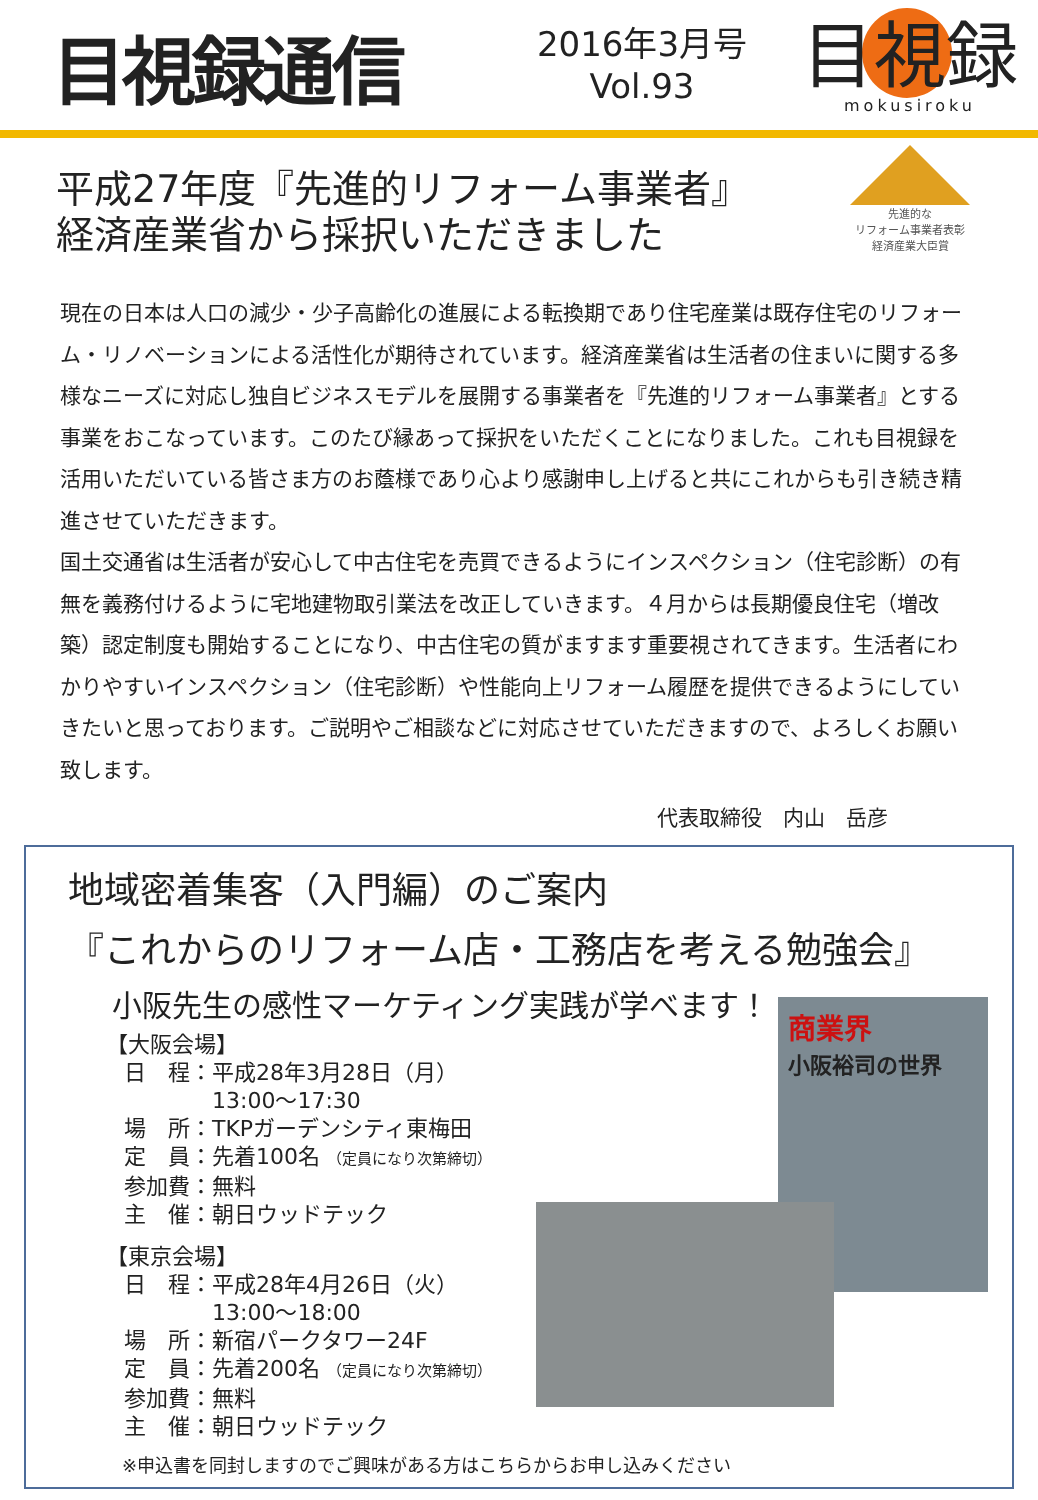目視録通信
2016年3月号
Vol.93
目視録
mokusiroku
先進的な
リフォーム事業者表彰
経済産業大臣賞
平成27年度『先進的リフォーム事業者』
経済産業省から採択いただきました
現在の日本は人口の減少・少子高齢化の進展による転換期であり住宅産業は既存住宅のリフォーム・リノベーションによる活性化が期待されています。経済産業省は生活者の住まいに関する多様なニーズに対応し独自ビジネスモデルを展開する事業者を『先進的リフォーム事業者』とする事業をおこなっています。このたび縁あって採択をいただくことになりました。これも目視録を活用いただいている皆さま方のお蔭様であり心より感謝申し上げると共にこれからも引き続き精進させていただきます。
国土交通省は生活者が安心して中古住宅を売買できるようにインスペクション（住宅診断）の有無を義務付けるように宅地建物取引業法を改正していきます。４月からは長期優良住宅（増改築）認定制度も開始することになり、中古住宅の質がますます重要視されてきます。生活者にわかりやすいインスペクション（住宅診断）や性能向上リフォーム履歴を提供できるようにしていきたいと思っております。ご説明やご相談などに対応させていただきますので、よろしくお願い致します。
代表取締役　内山　岳彦
地域密着集客（入門編）のご案内
『これからのリフォーム店・工務店を考える勉強会』
小阪先生の感性マーケティング実践が学べます！
【大阪会場】
日　程：平成28年3月28日（月）
　　　　13:00～17:30
場　所：TKPガーデンシティ東梅田
定　員：先着100名 （定員になり次第締切）
参加費：無料
主　催：朝日ウッドテック
【東京会場】
日　程：平成28年4月26日（火）
　　　　13:00～18:00
場　所：新宿パークタワー24F
定　員：先着200名 （定員になり次第締切）
参加費：無料
主　催：朝日ウッドテック
※申込書を同封しますのでご興味がある方はこちらからお申し込みください
商業界
小阪裕司の世界